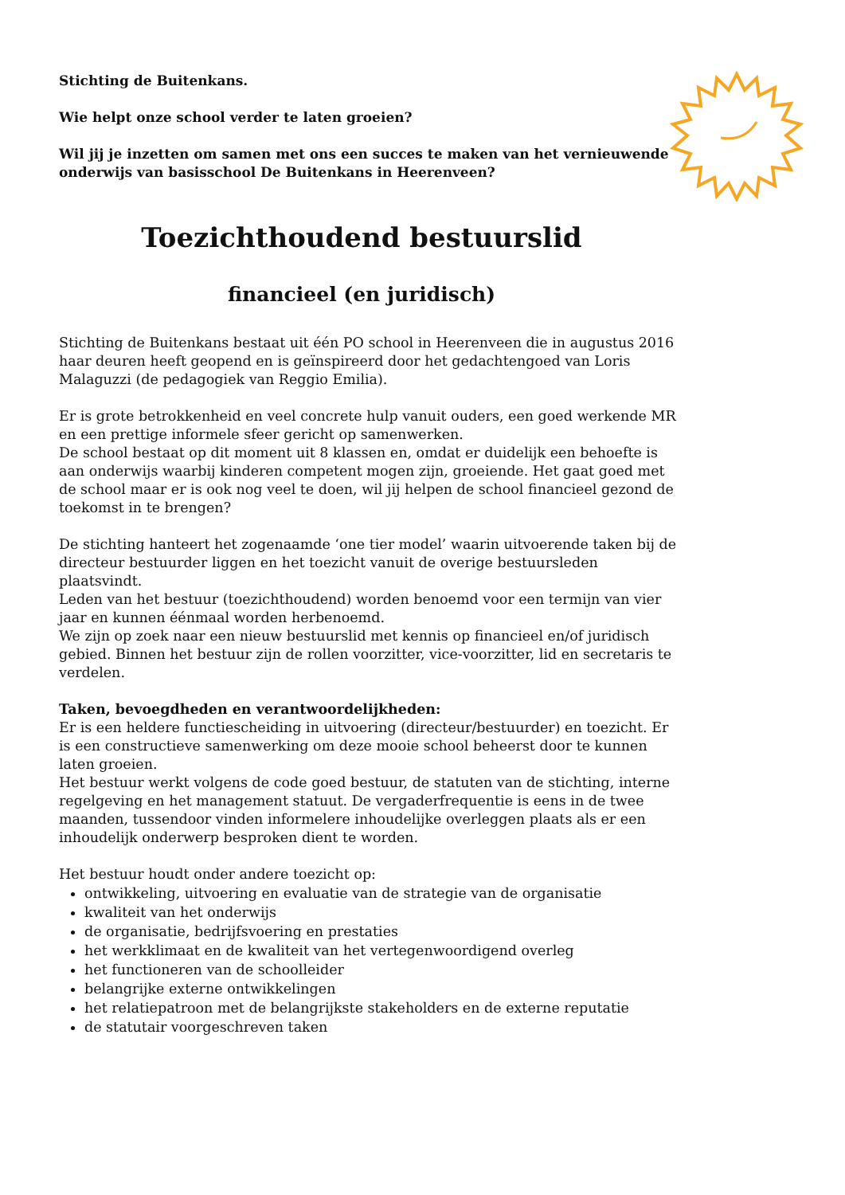Stichting de Buitenkans.
Wie helpt onze school verder te laten groeien?
Wil jij je inzetten om samen met ons een succes te maken van het vernieuwende onderwijs van basisschool De Buitenkans in Heerenveen?
Toezichthoudend bestuurslid
financieel (en juridisch)
Stichting de Buitenkans bestaat uit één PO school in Heerenveen die in augustus 2016 haar deuren heeft geopend en is geïnspireerd door het gedachtengoed van Loris Malaguzzi (de pedagogiek van Reggio Emilia).
Er is grote betrokkenheid en veel concrete hulp vanuit ouders, een goed werkende MR en een prettige informele sfeer gericht op samenwerken.
De school bestaat op dit moment uit 8 klassen en, omdat er duidelijk een behoefte is aan onderwijs waarbij kinderen competent mogen zijn, groeiende. Het gaat goed met de school maar er is ook nog veel te doen, wil jij helpen de school financieel gezond de toekomst in te brengen?
De stichting hanteert het zogenaamde ‘one tier model’ waarin uitvoerende taken bij de directeur bestuurder liggen en het toezicht vanuit de overige bestuursleden plaatsvindt.
Leden van het bestuur (toezichthoudend) worden benoemd voor een termijn van vier jaar en kunnen éénmaal worden herbenoemd.
We zijn op zoek naar een nieuw bestuurslid met kennis op financieel en/of juridisch gebied. Binnen het bestuur zijn de rollen voorzitter, vice-voorzitter, lid en secretaris te verdelen.
Taken, bevoegdheden en verantwoordelijkheden:
Er is een heldere functiescheiding in uitvoering (directeur/bestuurder) en toezicht. Er is een constructieve samenwerking om deze mooie school beheerst door te kunnen laten groeien.
Het bestuur werkt volgens de code goed bestuur, de statuten van de stichting, interne regelgeving en het management statuut. De vergaderfrequentie is eens in de twee maanden, tussendoor vinden informelere inhoudelijke overleggen plaats als er een inhoudelijk onderwerp besproken dient te worden.
Het bestuur houdt onder andere toezicht op:
ontwikkeling, uitvoering en evaluatie van de strategie van de organisatie
kwaliteit van het onderwijs
de organisatie, bedrijfsvoering en prestaties
het werkklimaat en de kwaliteit van het vertegenwoordigend overleg
het functioneren van de schoolleider
belangrijke externe ontwikkelingen
het relatiepatroon met de belangrijkste stakeholders en de externe reputatie
de statutair voorgeschreven taken